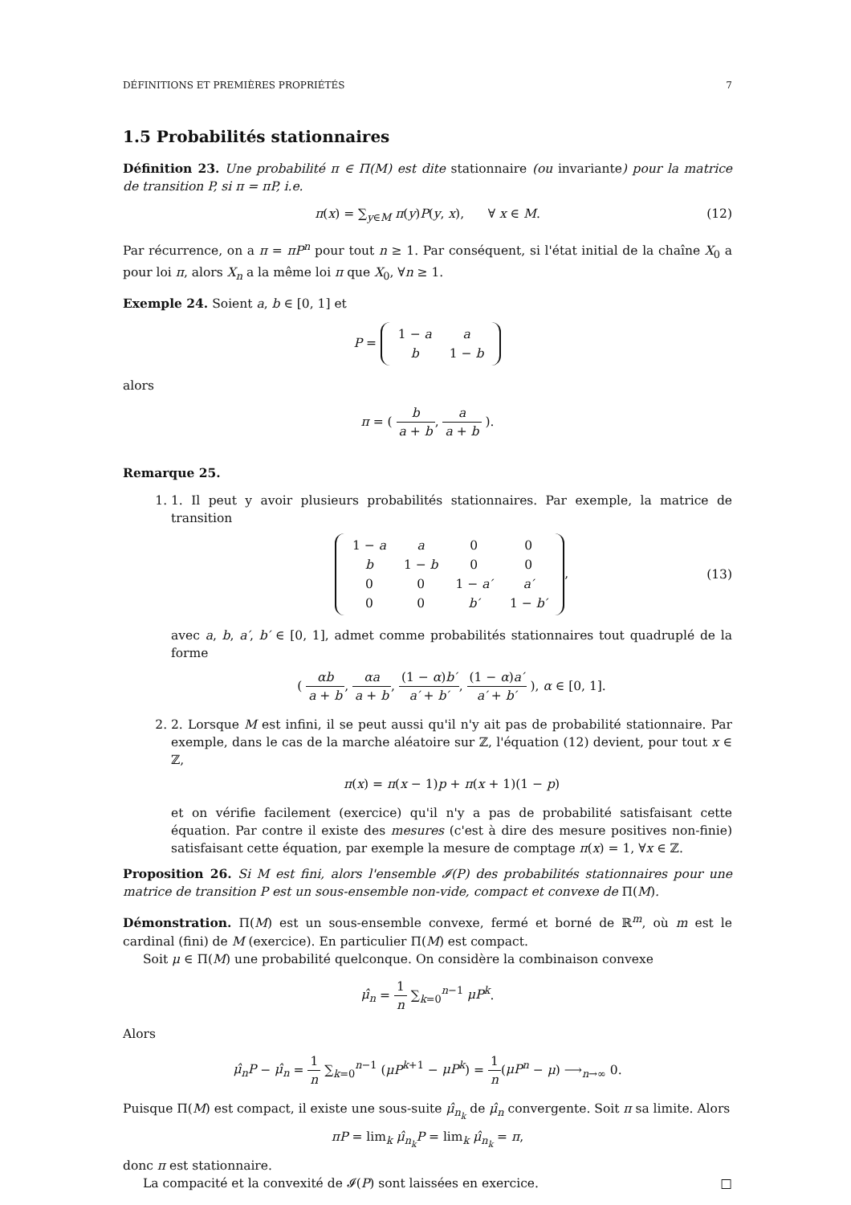DÉFINITIONS ET PREMIÈRES PROPRIÉTÉS 7
1.5 Probabilités stationnaires
Définition 23. Une probabilité π ∈ Π(M) est dite stationnaire (ou invariante) pour la matrice de transition P, si π = πP, i.e.
π(x) = ∑<sub>y∈M</sub> π(y)P(y, x), ∀ x ∈ M. (12)
Par récurrence, on a π = πP<sup>n</sup> pour tout n ≥ 1. Par conséquent, si l'état initial de la chaîne X<sub>0</sub> a pour loi π, alors X<sub>n</sub> a la même loi π que X<sub>0</sub>, ∀n ≥ 1.
Exemple 24. Soient a, b ∈ [0, 1] et
P =
| 1 − a | a |
| b | 1 − b |
alors
π = ( b a + b, a a + b ).
Remarque 25.
1. 1. Il peut y avoir plusieurs probabilités stationnaires. Par exemple, la matrice de transition
| 1 − a | a | 0 | 0 |
| b | 1 − b | 0 | 0 |
| 0 | 0 | 1 − a′ | a′ |
| 0 | 0 | b′ | 1 − b′ |
,
(13)
avec a, b, a′, b′ ∈ [0, 1], admet comme probabilités stationnaires tout quadruplé de la forme
( αb a + b, αa a + b, (1 − α)b′ a′ + b′, (1 − α)a′ a′ + b′ ), α ∈ [0, 1].
2. 2. Lorsque M est infini, il se peut aussi qu'il n'y ait pas de probabilité stationnaire. Par exemple, dans le cas de la marche aléatoire sur ℤ, l'équation (12) devient, pour tout x ∈ ℤ,
π(x) = π(x − 1)p + π(x + 1)(1 − p)
et on vérifie facilement (exercice) qu'il n'y a pas de probabilité satisfaisant cette équation. Par contre il existe des mesures (c'est à dire des mesure positives non-finie) satisfaisant cette équation, par exemple la mesure de comptage π(x) = 1, ∀x ∈ ℤ.
Proposition 26. Si M est fini, alors l'ensemble 𝓘(P) des probabilités stationnaires pour une matrice de transition P est un sous-ensemble non-vide, compact et convexe de Π(M).
Démonstration. Π(M) est un sous-ensemble convexe, fermé et borné de ℝ<sup>m</sup>, où m est le cardinal (fini) de M (exercice). En particulier Π(M) est compact.
Soit μ ∈ Π(M) une probabilité quelconque. On considère la combinaison convexe
μ̂<sub>n</sub> = 1 n ∑<sub>k=0</sub><sup>n−1</sup> μP<sup>k</sup>.
Alors
μ̂<sub>n</sub>P − μ̂<sub>n</sub> = 1 n ∑<sub>k=0</sub><sup>n−1</sup> (μP<sup>k+1</sup> − μP<sup>k</sup>) = 1 n(μP<sup>n</sup> − μ) ⟶<sub>n→∞</sub> 0.
Puisque Π(M) est compact, il existe une sous-suite μ̂<sub>n<sub>k</sub></sub> de μ̂<sub>n</sub> convergente. Soit π sa limite. Alors
πP = lim<sub>k</sub> μ̂<sub>n<sub>k</sub></sub>P = lim<sub>k</sub> μ̂<sub>n<sub>k</sub></sub> = π,
donc π est stationnaire.
La compacité et la convexité de 𝓘(P) sont laissées en exercice. □